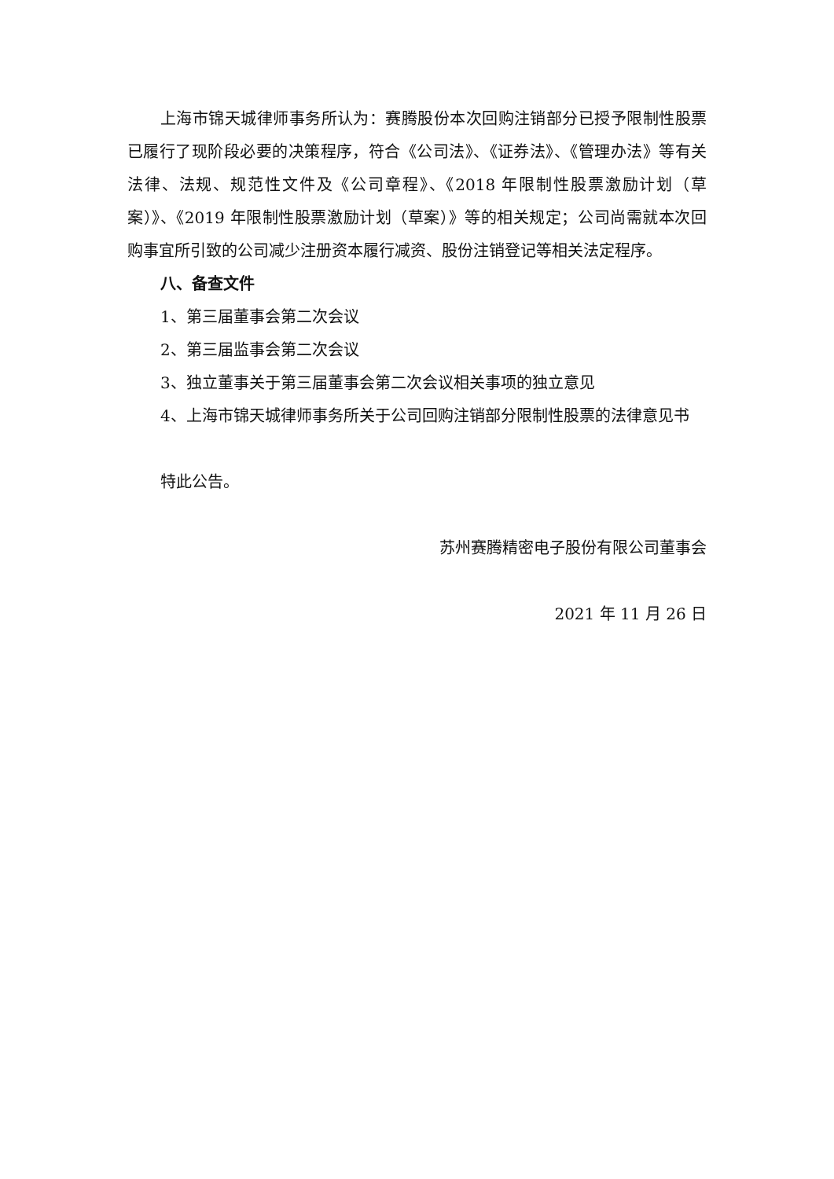上海市锦天城律师事务所认为：赛腾股份本次回购注销部分已授予限制性股票已履行了现阶段必要的决策程序，符合《公司法》、《证券法》、《管理办法》等有关法律、法规、规范性文件及《公司章程》、《2018 年限制性股票激励计划（草案）》、《2019 年限制性股票激励计划（草案）》等的相关规定；公司尚需就本次回购事宜所引致的公司减少注册资本履行减资、股份注销登记等相关法定程序。
八、备查文件
1、第三届董事会第二次会议
2、第三届监事会第二次会议
3、独立董事关于第三届董事会第二次会议相关事项的独立意见
4、上海市锦天城律师事务所关于公司回购注销部分限制性股票的法律意见书
特此公告。
苏州赛腾精密电子股份有限公司董事会
2021 年 11 月 26 日